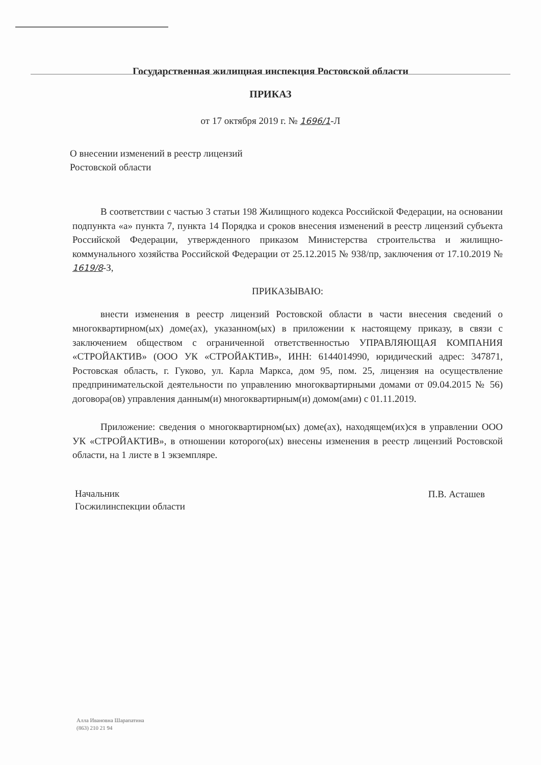Государственная жилищная инспекция Ростовской области
ПРИКАЗ
от 17 октября 2019 г. № 1696/1-Л
О внесении изменений в реестр лицензий
Ростовской области
В соответствии с частью 3 статьи 198 Жилищного кодекса Российской Федерации, на основании подпункта «а» пункта 7, пункта 14 Порядка и сроков внесения изменений в реестр лицензий субъекта Российской Федерации, утвержденного приказом Министерства строительства и жилищно-коммунального хозяйства Российской Федерации от 25.12.2015 № 938/пр, заключения от 17.10.2019 № 1619/8-З,
ПРИКАЗЫВАЮ:
внести изменения в реестр лицензий Ростовской области в части внесения сведений о многоквартирном(ых) доме(ах), указанном(ых) в приложении к настоящему приказу, в связи с заключением обществом с ограниченной ответственностью УПРАВЛЯЮЩАЯ КОМПАНИЯ «СТРОЙАКТИВ» (ООО УК «СТРОЙАКТИВ», ИНН: 6144014990, юридический адрес: 347871, Ростовская область, г. Гуково, ул. Карла Маркса, дом 95, пом. 25, лицензия на осуществление предпринимательской деятельности по управлению многоквартирными домами от 09.04.2015 № 56) договора(ов) управления данным(и) многоквартирным(и) домом(ами) с 01.11.2019.
Приложение: сведения о многоквартирном(ых) доме(ах), находящем(их)ся в управлении ООО УК «СТРОЙАКТИВ», в отношении которого(ых) внесены изменения в реестр лицензий Ростовской области, на 1 листе в 1 экземпляре.
Начальник
Госжилинспекции области
П.В. Асташев
Алла Ивановна Шарапатина
(863) 210 21 94